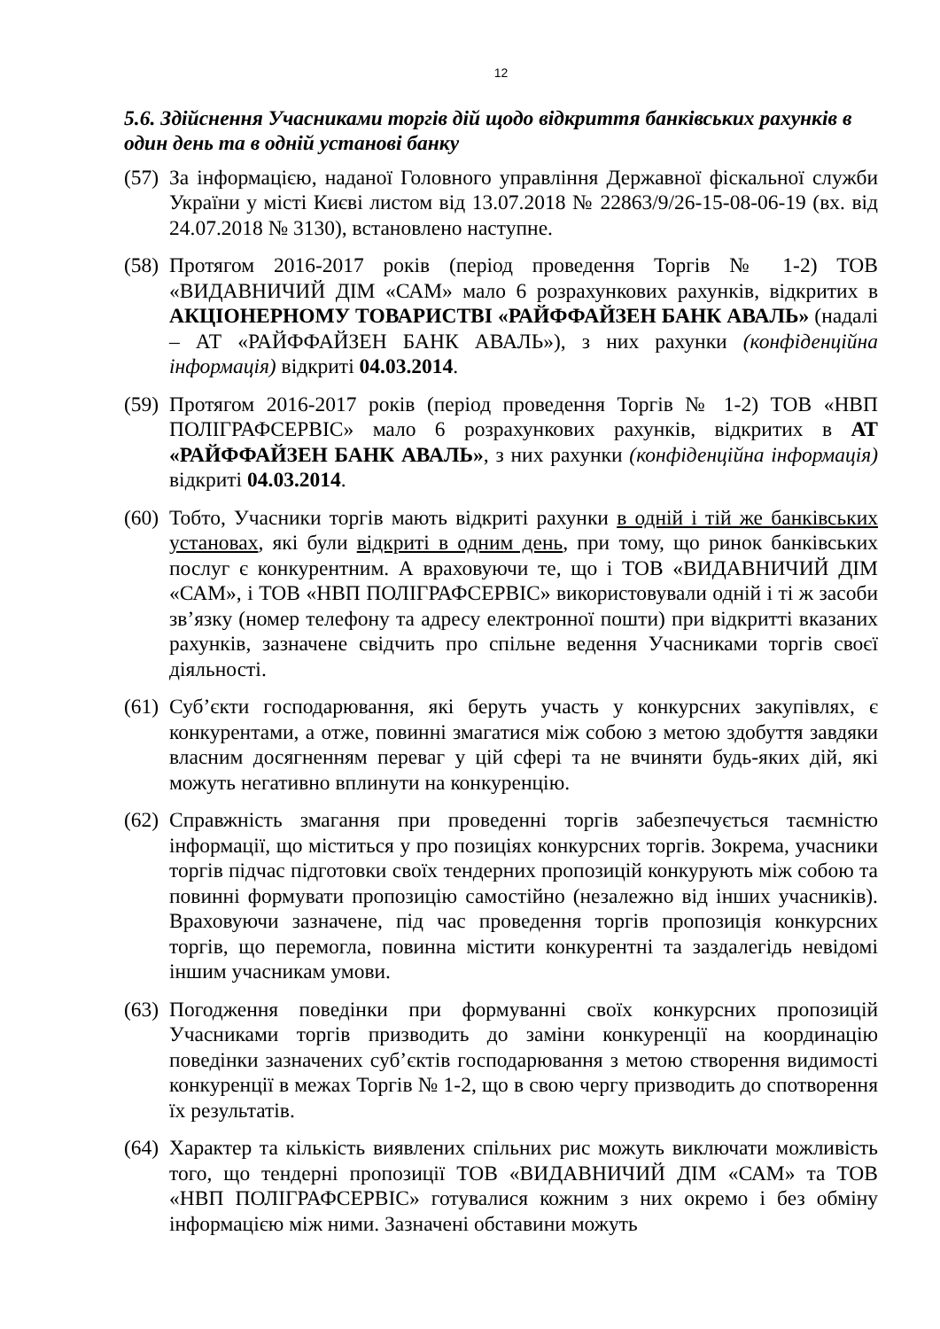12
5.6. Здійснення Учасниками торгів дій щодо відкриття банківських рахунків в один день та в одній установі банку
(57)
За інформацією, наданої Головного управління Державної фіскальної служби України у місті Києві листом від 13.07.2018 № 22863/9/26-15-08-06-19 (вх. від 24.07.2018 № 3130), встановлено наступне.
(58)
Протягом 2016-2017 років (період проведення Торгів № 1-2) ТОВ «ВИДАВНИЧИЙ ДІМ «САМ» мало 6 розрахункових рахунків, відкритих в АКЦІОНЕРНОМУ ТОВАРИСТВІ «РАЙФФАЙЗЕН БАНК АВАЛЬ» (надалі – АТ «РАЙФФАЙЗЕН БАНК АВАЛЬ»), з них рахунки (конфіденційна інформація) відкриті 04.03.2014.
(59)
Протягом 2016-2017 років (період проведення Торгів № 1-2) ТОВ «НВП ПОЛІГРАФСЕРВІС» мало 6 розрахункових рахунків, відкритих в АТ «РАЙФФАЙЗЕН БАНК АВАЛЬ», з них рахунки (конфіденційна інформація) відкриті 04.03.2014.
(60)
Тобто, Учасники торгів мають відкриті рахунки в одній і тій же банківських установах, які були відкриті в одним день, при тому, що ринок банківських послуг є конкурентним. А враховуючи те, що і ТОВ «ВИДАВНИЧИЙ ДІМ «САМ», і ТОВ «НВП ПОЛІГРАФСЕРВІС» використовували одній і ті ж засоби зв’язку (номер телефону та адресу електронної пошти) при відкритті вказаних рахунків, зазначене свідчить про спільне ведення Учасниками торгів своєї діяльності.
(61)
Суб’єкти господарювання, які беруть участь у конкурсних закупівлях, є конкурентами, а отже, повинні змагатися між собою з метою здобуття завдяки власним досягненням переваг у цій сфері та не вчиняти будь-яких дій, які можуть негативно вплинути на конкуренцію.
(62)
Справжність змагання при проведенні торгів забезпечується таємністю інформації, що міститься у про позиціях конкурсних торгів. Зокрема, учасники торгів підчас підготовки своїх тендерних пропозицій конкурують між собою та повинні формувати пропозицію самостійно (незалежно від інших учасників). Враховуючи зазначене, під час проведення торгів пропозиція конкурсних торгів, що перемогла, повинна містити конкурентні та заздалегідь невідомі іншим учасникам умови.
(63)
Погодження поведінки при формуванні своїх конкурсних пропозицій Учасниками торгів призводить до заміни конкуренції на координацію поведінки зазначених суб’єктів господарювання з метою створення видимості конкуренції в межах Торгів № 1-2, що в свою чергу призводить до спотворення їх результатів.
(64)
Характер та кількість виявлених спільних рис можуть виключати можливість того, що тендерні пропозиції ТОВ «ВИДАВНИЧИЙ ДІМ «САМ» та ТОВ «НВП ПОЛІГРАФСЕРВІС» готувалися кожним з них окремо і без обміну інформацією між ними. Зазначені обставини можуть